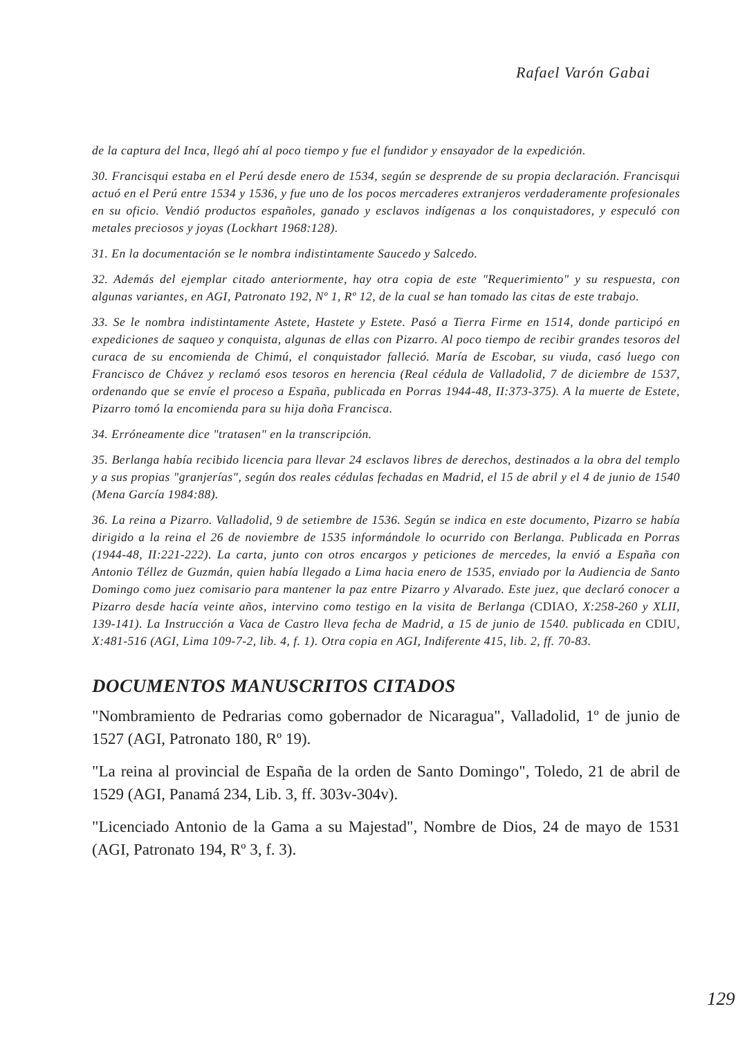Rafael Varón Gabai
de la captura del Inca, llegó ahí al poco tiempo y fue el fundidor y ensayador de la expedición.
30. Francisqui estaba en el Perú desde enero de 1534, según se desprende de su propia declaración. Francisqui actuó en el Perú entre 1534 y 1536, y fue uno de los pocos mercaderes extranjeros verdaderamente profesionales en su oficio. Vendió productos españoles, ganado y esclavos indígenas a los conquistadores, y especuló con metales preciosos y joyas (Lockhart 1968:128).
31. En la documentación se le nombra indistintamente Saucedo y Salcedo.
32. Además del ejemplar citado anteriormente, hay otra copia de este "Requerimiento" y su respuesta, con algunas variantes, en AGI, Patronato 192, Nº 1, Rº 12, de la cual se han tomado las citas de este trabajo.
33. Se le nombra indistintamente Astete, Hastete y Estete. Pasó a Tierra Firme en 1514, donde participó en expediciones de saqueo y conquista, algunas de ellas con Pizarro. Al poco tiempo de recibir grandes tesoros del curaca de su encomienda de Chimú, el conquistador falleció. María de Escobar, su viuda, casó luego con Francisco de Chávez y reclamó esos tesoros en herencia (Real cédula de Valladolid, 7 de diciembre de 1537, ordenando que se envíe el proceso a España, publicada en Porras 1944-48, II:373-375). A la muerte de Estete, Pizarro tomó la encomienda para su hija doña Francisca.
34. Erróneamente dice "tratasen" en la transcripción.
35. Berlanga había recibido licencia para llevar 24 esclavos libres de derechos, destinados a la obra del templo y a sus propias "granjerías", según dos reales cédulas fechadas en Madrid, el 15 de abril y el 4 de junio de 1540 (Mena García 1984:88).
36. La reina a Pizarro. Valladolid, 9 de setiembre de 1536. Según se indica en este documento, Pizarro se había dirigido a la reina el 26 de noviembre de 1535 informándole lo ocurrido con Berlanga. Publicada en Porras (1944-48, II:221-222). La carta, junto con otros encargos y peticiones de mercedes, la envió a España con Antonio Téllez de Guzmán, quien había llegado a Lima hacia enero de 1535, enviado por la Audiencia de Santo Domingo como juez comisario para mantener la paz entre Pizarro y Alvarado. Este juez, que declaró conocer a Pizarro desde hacía veinte años, intervino como testigo en la visita de Berlanga (CDIAO, X:258-260 y XLII, 139-141). La Instrucción a Vaca de Castro lleva fecha de Madrid, a 15 de junio de 1540. publicada en CDIU, X:481-516 (AGI, Lima 109-7-2, lib. 4, f. 1). Otra copia en AGI, Indiferente 415, lib. 2, ff. 70-83.
DOCUMENTOS MANUSCRITOS CITADOS
"Nombramiento de Pedrarias como gobernador de Nicaragua", Valladolid, 1º de junio de 1527 (AGI, Patronato 180, Rº 19).
"La reina al provincial de España de la orden de Santo Domingo", Toledo, 21 de abril de 1529 (AGI, Panamá 234, Lib. 3, ff. 303v-304v).
"Licenciado Antonio de la Gama a su Majestad", Nombre de Dios, 24 de mayo de 1531 (AGI, Patronato 194, Rº 3, f. 3).
129